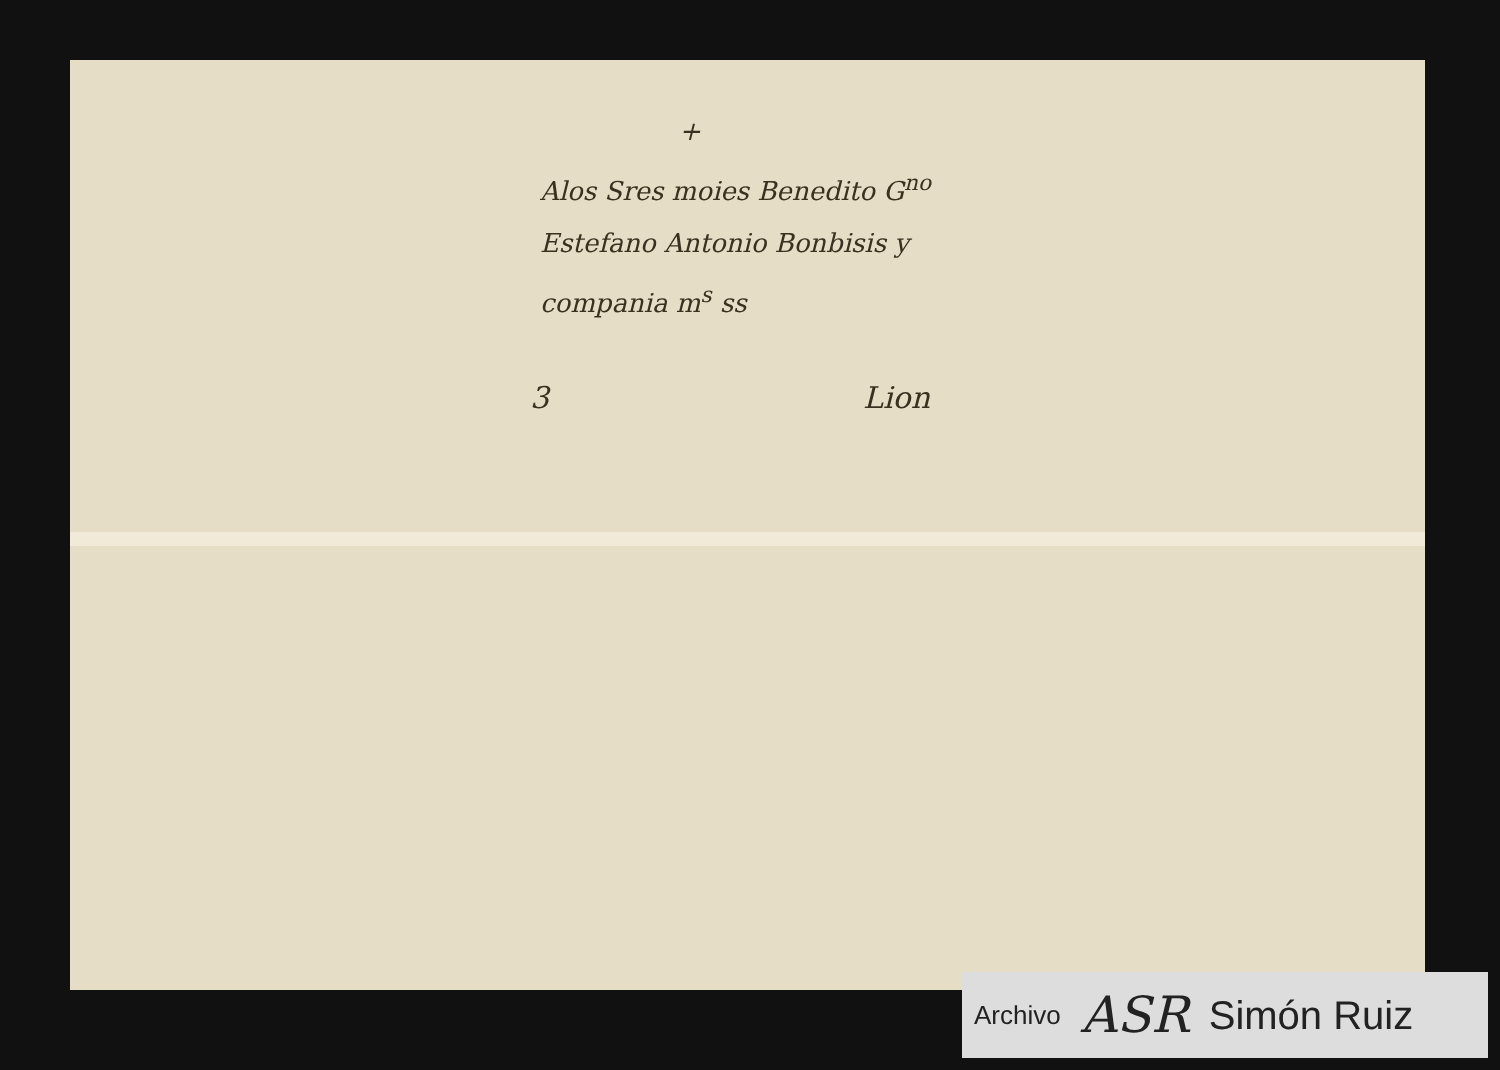+
Alos Sres moies Benedito G<sup>no</sup>
Estefano Antonio Bonbisis y
compania m<sup>s</sup> ss
3 Lion
Archivo ASR Simón Ruiz